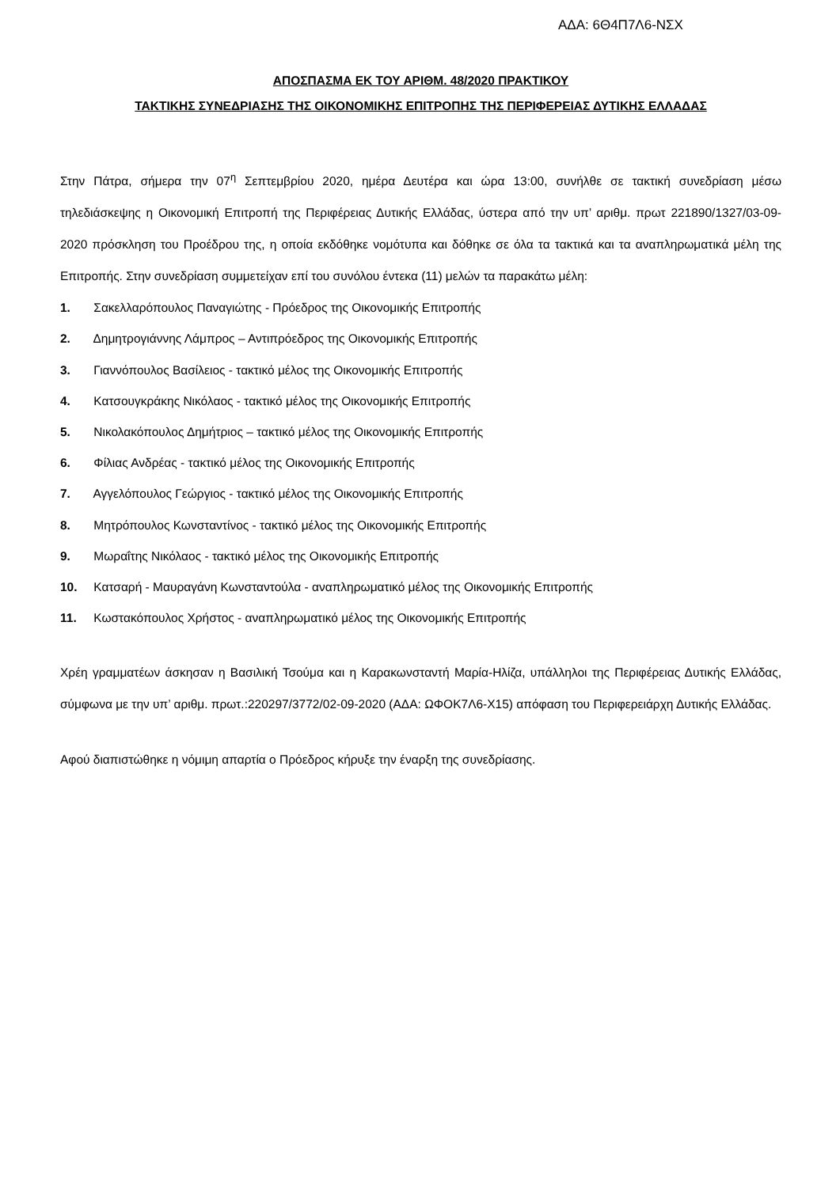ΑΔΑ: 6Θ4Π7Λ6-ΝΣΧ
ΑΠΟΣΠΑΣΜΑ ΕΚ ΤΟΥ ΑΡΙΘΜ. 48/2020 ΠΡΑΚΤΙΚΟΥ
ΤΑΚΤΙΚΗΣ ΣΥΝΕΔΡΙΑΣΗΣ ΤΗΣ ΟΙΚΟΝΟΜΙΚΗΣ ΕΠΙΤΡΟΠΗΣ ΤΗΣ ΠΕΡΙΦΕΡΕΙΑΣ ΔΥΤΙΚΗΣ ΕΛΛΑΔΑΣ
Στην Πάτρα, σήμερα την 07<sup>η</sup> Σεπτεμβρίου 2020, ημέρα Δευτέρα και ώρα 13:00, συνήλθε σε τακτική συνεδρίαση μέσω τηλεδιάσκεψης η Οικονομική Επιτροπή της Περιφέρειας Δυτικής Ελλάδας, ύστερα από την υπ’ αριθμ. πρωτ 221890/1327/03-09-2020 πρόσκληση του Προέδρου της, η οποία εκδόθηκε νομότυπα και δόθηκε σε όλα τα τακτικά και τα αναπληρωματικά μέλη της Επιτροπής. Στην συνεδρίαση συμμετείχαν επί του συνόλου έντεκα (11) μελών τα παρακάτω μέλη:
1. Σακελλαρόπουλος Παναγιώτης - Πρόεδρος της Οικονομικής Επιτροπής
2. Δημητρογιάννης Λάμπρος – Αντιπρόεδρος της Οικονομικής Επιτροπής
3. Γιαννόπουλος Βασίλειος - τακτικό μέλος της Οικονομικής Επιτροπής
4. Κατσουγκράκης Νικόλαος - τακτικό μέλος της Οικονομικής Επιτροπής
5. Νικολακόπουλος Δημήτριος – τακτικό μέλος της Οικονομικής Επιτροπής
6. Φίλιας Ανδρέας - τακτικό μέλος της Οικονομικής Επιτροπής
7. Αγγελόπουλος Γεώργιος - τακτικό μέλος της Οικονομικής Επιτροπής
8. Μητρόπουλος Κωνσταντίνος - τακτικό μέλος της Οικονομικής Επιτροπής
9. Μωραΐτης Νικόλαος - τακτικό μέλος της Οικονομικής Επιτροπής
10. Κατσαρή - Μαυραγάνη Κωνσταντούλα - αναπληρωματικό μέλος της Οικονομικής Επιτροπής
11. Κωστακόπουλος Χρήστος - αναπληρωματικό μέλος της Οικονομικής Επιτροπής
Χρέη γραμματέων άσκησαν η Βασιλική Τσούμα και η Καρακωνσταντή Μαρία-Ηλίζα, υπάλληλοι της Περιφέρειας Δυτικής Ελλάδας, σύμφωνα με την υπ’ αριθμ. πρωτ.:220297/3772/02-09-2020 (ΑΔΑ: ΩΦΟΚ7Λ6-Χ15) απόφαση του Περιφερειάρχη Δυτικής Ελλάδας.
Αφού διαπιστώθηκε η νόμιμη απαρτία ο Πρόεδρος κήρυξε την έναρξη της συνεδρίασης.